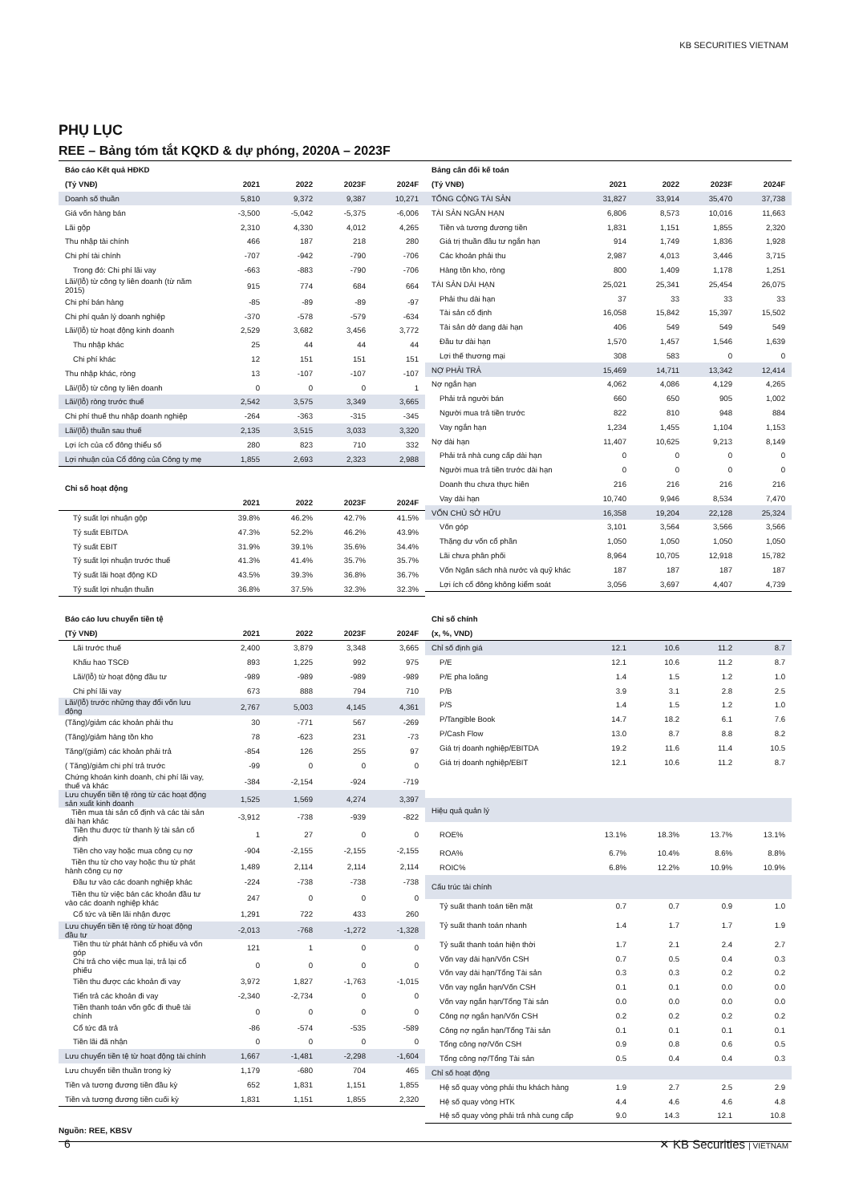KB SECURITIES VIETNAM
PHỤ LỤC
REE – Bảng tóm tắt KQKD & dự phóng, 2020A – 2023F
| Báo cáo Kết quả HĐKD | | | | |
| --- | --- | --- | --- | --- |
| (Tỷ VNĐ) | 2021 | 2022 | 2023F | 2024F |
| Doanh số thuần | 5,810 | 9,372 | 9,387 | 10,271 |
| Giá vốn hàng bán | -3,500 | -5,042 | -5,375 | -6,006 |
| Lãi gộp | 2,310 | 4,330 | 4,012 | 4,265 |
| Thu nhập tài chính | 466 | 187 | 218 | 280 |
| Chi phí tài chính | -707 | -942 | -790 | -706 |
| Trong đó: Chi phí lãi vay | -663 | -883 | -790 | -706 |
| Lãi/(lỗ) từ công ty liên doanh (từ năm 2015) | 915 | 774 | 684 | 664 |
| Chi phí bán hàng | -85 | -89 | -89 | -97 |
| Chi phí quản lý doanh nghiệp | -370 | -578 | -579 | -634 |
| Lãi/(lỗ) từ hoạt động kinh doanh | 2,529 | 3,682 | 3,456 | 3,772 |
| Thu nhập khác | 25 | 44 | 44 | 44 |
| Chi phí khác | 12 | 151 | 151 | 151 |
| Thu nhập khác, ròng | 13 | -107 | -107 | -107 |
| Lãi/(lỗ) từ công ty liên doanh | 0 | 0 | 0 | 1 |
| Lãi/(lỗ) ròng trước thuế | 2,542 | 3,575 | 3,349 | 3,665 |
| Chi phí thuế thu nhập doanh nghiệp | -264 | -363 | -315 | -345 |
| Lãi/(lỗ) thuần sau thuế | 2,135 | 3,515 | 3,033 | 3,320 |
| Lợi ích của cổ đông thiểu số | 280 | 823 | 710 | 332 |
| Lợi nhuận của Cổ đông của Công ty mẹ | 1,855 | 2,693 | 2,323 | 2,988 |
| Chỉ số hoạt động | | | | |
| --- | --- | --- | --- | --- |
| | 2021 | 2022 | 2023F | 2024F |
| Tỷ suất lợi nhuận gộp | 39.8% | 46.2% | 42.7% | 41.5% |
| Tỷ suất EBITDA | 47.3% | 52.2% | 46.2% | 43.9% |
| Tỷ suất EBIT | 31.9% | 39.1% | 35.6% | 34.4% |
| Tỷ suất lợi nhuận trước thuế | 41.3% | 41.4% | 35.7% | 35.7% |
| Tỷ suất lãi hoạt động KD | 43.5% | 39.3% | 36.8% | 36.7% |
| Tỷ suất lợi nhuận thuần | 36.8% | 37.5% | 32.3% | 32.3% |
| Bảng cân đối kế toán | | | | |
| --- | --- | --- | --- | --- |
| (Tỷ VNĐ) | 2021 | 2022 | 2023F | 2024F |
| TỔNG CỘNG TÀI SẢN | 31,827 | 33,914 | 35,470 | 37,738 |
| TÀI SẢN NGẮN HẠN | 6,806 | 8,573 | 10,016 | 11,663 |
| Tiền và tương đương tiền | 1,831 | 1,151 | 1,855 | 2,320 |
| Giá trị thuần đầu tư ngắn hạn | 914 | 1,749 | 1,836 | 1,928 |
| Các khoản phải thu | 2,987 | 4,013 | 3,446 | 3,715 |
| Hàng tồn kho, ròng | 800 | 1,409 | 1,178 | 1,251 |
| TÀI SẢN DÀI HẠN | 25,021 | 25,341 | 25,454 | 26,075 |
| Phải thu dài hạn | 37 | 33 | 33 | 33 |
| Tài sản cố định | 16,058 | 15,842 | 15,397 | 15,502 |
| Tài sản dở dang dài hạn | 406 | 549 | 549 | 549 |
| Đầu tư dài hạn | 1,570 | 1,457 | 1,546 | 1,639 |
| Lợi thế thương mại | 308 | 583 | 0 | 0 |
| NỢ PHẢI TRẢ | 15,469 | 14,711 | 13,342 | 12,414 |
| Nợ ngắn hạn | 4,062 | 4,086 | 4,129 | 4,265 |
| Phải trả người bán | 660 | 650 | 905 | 1,002 |
| Người mua trả tiền trước | 822 | 810 | 948 | 884 |
| Vay ngắn hạn | 1,234 | 1,455 | 1,104 | 1,153 |
| Nợ dài hạn | 11,407 | 10,625 | 9,213 | 8,149 |
| Phải trả nhà cung cấp dài hạn | 0 | 0 | 0 | 0 |
| Người mua trả tiền trước dài hạn | 0 | 0 | 0 | 0 |
| Doanh thu chưa thực hiên | 216 | 216 | 216 | 216 |
| Vay dài hạn | 10,740 | 9,946 | 8,534 | 7,470 |
| VỐN CHỦ SỞ HỮU | 16,358 | 19,204 | 22,128 | 25,324 |
| Vốn góp | 3,101 | 3,564 | 3,566 | 3,566 |
| Thặng dư vốn cổ phần | 1,050 | 1,050 | 1,050 | 1,050 |
| Lãi chưa phân phối | 8,964 | 10,705 | 12,918 | 15,782 |
| Vốn Ngân sách nhà nước và quỹ khác | 187 | 187 | 187 | 187 |
| Lợi ích cổ đông không kiểm soát | 3,056 | 3,697 | 4,407 | 4,739 |
| Báo cáo lưu chuyển tiền tệ | | | | |
| --- | --- | --- | --- | --- |
| (Tỷ VNĐ) | 2021 | 2022 | 2023F | 2024F |
| Lãi trước thuế | 2,400 | 3,879 | 3,348 | 3,665 |
| Khấu hao TSCĐ | 893 | 1,225 | 992 | 975 |
| Lãi/(lỗ) từ hoạt động đầu tư | -989 | -989 | -989 | -989 |
| Chi phí lãi vay | 673 | 888 | 794 | 710 |
| Lãi/(lỗ) trước những thay đổi vốn lưu động | 2,767 | 5,003 | 4,145 | 4,361 |
| (Tăng)/giảm các khoản phải thu | 30 | -771 | 567 | -269 |
| (Tăng)/giảm hàng tồn kho | 78 | -623 | 231 | -73 |
| Tăng/(giảm) các khoản phải trả | -854 | 126 | 255 | 97 |
| ( Tăng)/giảm chi phí trả trước | -99 | 0 | 0 | 0 |
| Chứng khoán kinh doanh, chi phí lãi vay, thuế và khác | -384 | -2,154 | -924 | -719 |
| Lưu chuyển tiền tệ ròng từ các hoạt động sản xuất kinh doanh | 1,525 | 1,569 | 4,274 | 3,397 |
| Tiền mua tài sản cố định và các tài sản dài hạn khác | -3,912 | -738 | -939 | -822 |
| Tiền thu được từ thanh lý tài sản cố định | 1 | 27 | 0 | 0 |
| Tiền cho vay hoặc mua công cụ nợ | -904 | -2,155 | -2,155 | -2,155 |
| Tiền thu từ cho vay hoặc thu từ phát hành công cụ nợ | 1,489 | 2,114 | 2,114 | 2,114 |
| Đầu tư vào các doanh nghiệp khác | -224 | -738 | -738 | -738 |
| Tiền thu từ việc bán các khoản đầu tư vào các doanh nghiệp khác | 247 | 0 | 0 | 0 |
| Cổ tức và tiền lãi nhận được | 1,291 | 722 | 433 | 260 |
| Lưu chuyển tiền tệ ròng từ hoạt động đầu tư | -2,013 | -768 | -1,272 | -1,328 |
| Tiền thu từ phát hành cổ phiếu và vốn góp | 121 | 1 | 0 | 0 |
| Chi trả cho việc mua lại, trả lại cổ phiếu | 0 | 0 | 0 | 0 |
| Tiền thu được các khoản đi vay | 3,972 | 1,827 | -1,763 | -1,015 |
| Tiển trả các khoản đi vay | -2,340 | -2,734 | 0 | 0 |
| Tiền thanh toán vốn gốc đi thuê tài chính | 0 | 0 | 0 | 0 |
| Cổ tức đã trả | -86 | -574 | -535 | -589 |
| Tiền lãi đã nhận | 0 | 0 | 0 | 0 |
| Lưu chuyển tiền tệ từ hoạt động tài chính | 1,667 | -1,481 | -2,298 | -1,604 |
| Lưu chuyển tiền thuần trong kỳ | 1,179 | -680 | 704 | 465 |
| Tiền và tương đương tiền đầu kỳ | 652 | 1,831 | 1,151 | 1,855 |
| Tiền và tương đương tiền cuối kỳ | 1,831 | 1,151 | 1,855 | 2,320 |
| Chỉ số chính | | | | |
| --- | --- | --- | --- | --- |
| (x, %, VND) | | | | |
| Chỉ số định giá | 12.1 | 10.6 | 11.2 | 8.7 |
| P/E | 12.1 | 10.6 | 11.2 | 8.7 |
| P/E pha loãng | 1.4 | 1.5 | 1.2 | 1.0 |
| P/B | 3.9 | 3.1 | 2.8 | 2.5 |
| P/S | 1.4 | 1.5 | 1.2 | 1.0 |
| P/Tangible Book | 14.7 | 18.2 | 6.1 | 7.6 |
| P/Cash Flow | 13.0 | 8.7 | 8.8 | 8.2 |
| Giá trị doanh nghiệp/EBITDA | 19.2 | 11.6 | 11.4 | 10.5 |
| Giá trị doanh nghiệp/EBIT | 12.1 | 10.6 | 11.2 | 8.7 |
| Hiệu quả quản lý | | | | |
| ROE% | 13.1% | 18.3% | 13.7% | 13.1% |
| ROA% | 6.7% | 10.4% | 8.6% | 8.8% |
| ROIC% | 6.8% | 12.2% | 10.9% | 10.9% |
| Cấu trúc tài chính | | | | |
| Tỷ suất thanh toán tiền mặt | 0.7 | 0.7 | 0.9 | 1.0 |
| Tỷ suất thanh toán nhanh | 1.4 | 1.7 | 1.7 | 1.9 |
| Tỷ suất thanh toán hiện thời | 1.7 | 2.1 | 2.4 | 2.7 |
| Vốn vay dài hạn/Vốn CSH | 0.7 | 0.5 | 0.4 | 0.3 |
| Vốn vay dài hạn/Tổng Tài sản | 0.3 | 0.3 | 0.2 | 0.2 |
| Vốn vay ngắn hạn/Vốn CSH | 0.1 | 0.1 | 0.0 | 0.0 |
| Vốn vay ngắn hạn/Tổng Tài sản | 0.0 | 0.0 | 0.0 | 0.0 |
| Công nợ ngắn hạn/Vốn CSH | 0.2 | 0.2 | 0.2 | 0.2 |
| Công nợ ngắn hạn/Tổng Tài sản | 0.1 | 0.1 | 0.1 | 0.1 |
| Tổng công nợ/Vốn CSH | 0.9 | 0.8 | 0.6 | 0.5 |
| Tổng công nợ/Tổng Tài sản | 0.5 | 0.4 | 0.4 | 0.3 |
| Chỉ số hoạt động | | | | |
| Hệ số quay vòng phải thu khách hàng | 1.9 | 2.7 | 2.5 | 2.9 |
| Hệ số quay vòng HTK | 4.4 | 4.6 | 4.6 | 4.8 |
| Hệ số quay vòng phải trả nhà cung cấp | 9.0 | 14.3 | 12.1 | 10.8 |
Nguồn: REE, KBSV
6 ✕ KB Securities | VIETNAM